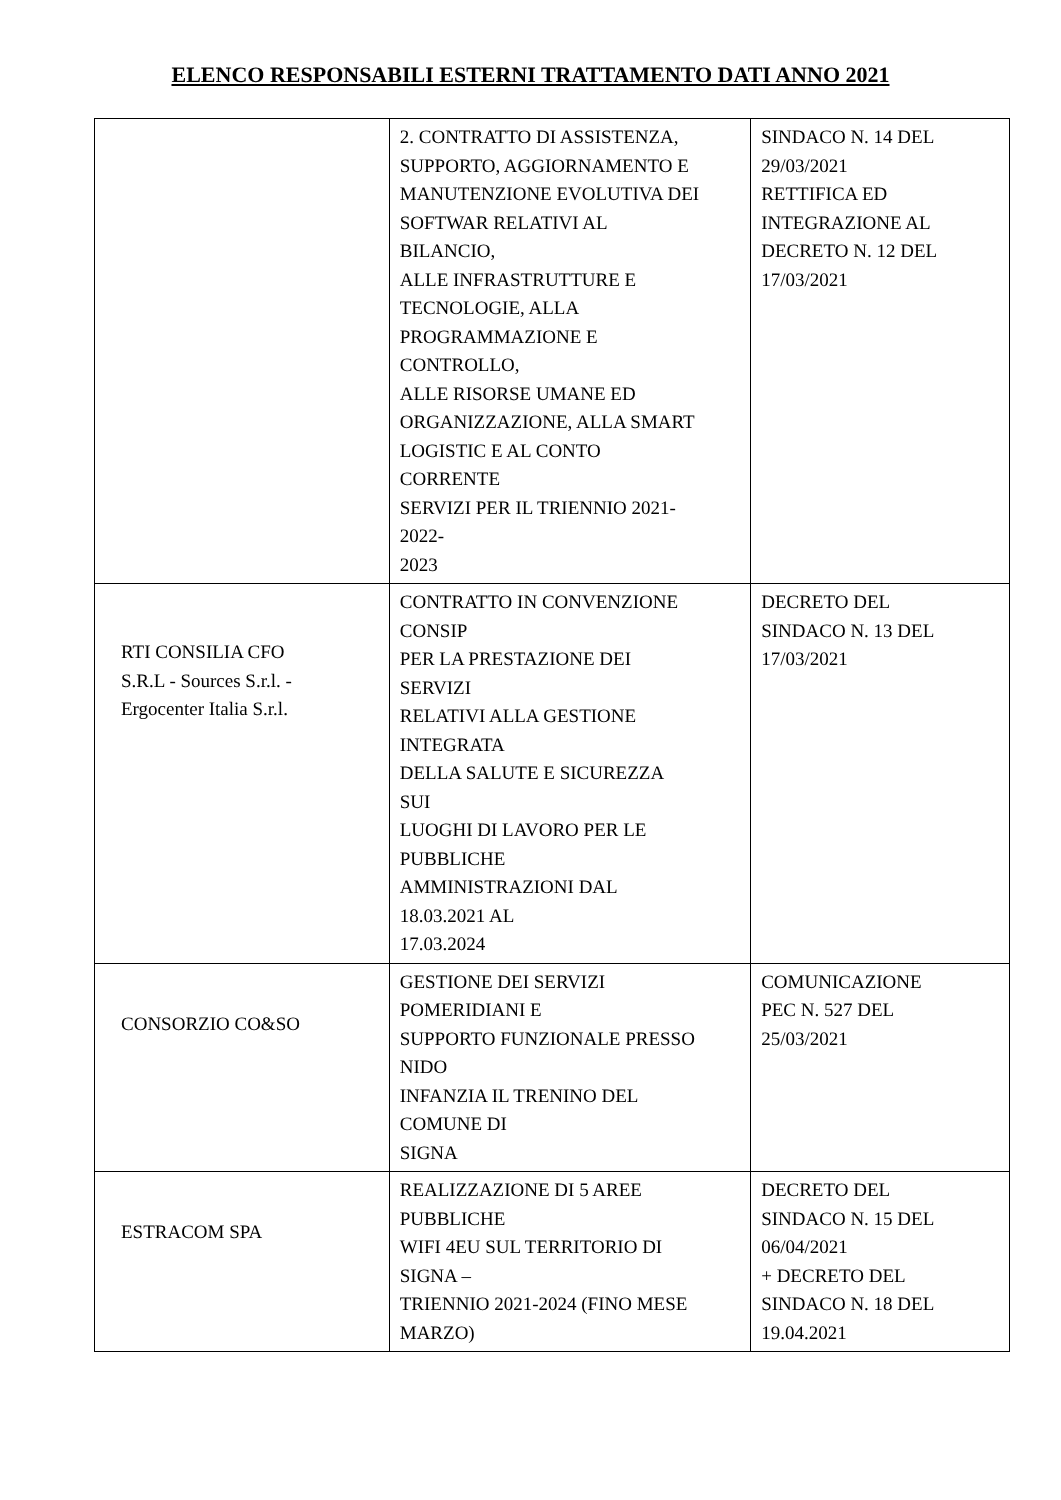ELENCO RESPONSABILI ESTERNI TRATTAMENTO DATI ANNO 2021
| | 2. CONTRATTO DI ASSISTENZA, SUPPORTO, AGGIORNAMENTO E MANUTENZIONE EVOLUTIVA DEI SOFTWAR RELATIVI AL BILANCIO, ALLE INFRASTRUTTURE E TECNOLOGIE, ALLA PROGRAMMAZIONE E CONTROLLO, ALLE RISORSE UMANE ED ORGANIZZAZIONE, ALLA SMART LOGISTIC E AL CONTO CORRENTE SERVIZI PER IL TRIENNIO 2021- 2022- 2023 | SINDACO N. 14 DEL 29/03/2021 RETTIFICA ED INTEGRAZIONE AL DECRETO N. 12 DEL 17/03/2021 |
| RTI CONSILIA CFO S.R.L - Sources S.r.l. - Ergocenter Italia S.r.l. | CONTRATTO IN CONVENZIONE CONSIP PER LA PRESTAZIONE DEI SERVIZI RELATIVI ALLA GESTIONE INTEGRATA DELLA SALUTE E SICUREZZA SUI LUOGHI DI LAVORO PER LE PUBBLICHE AMMINISTRAZIONI DAL 18.03.2021 AL 17.03.2024 | DECRETO DEL SINDACO N. 13 DEL 17/03/2021 |
| CONSORZIO CO&SO | GESTIONE DEI SERVIZI POMERIDIANI E SUPPORTO FUNZIONALE PRESSO NIDO INFANZIA IL TRENINO DEL COMUNE DI SIGNA | COMUNICAZIONE PEC N. 527 DEL 25/03/2021 |
| ESTRACOM SPA | REALIZZAZIONE DI 5 AREE PUBBLICHE WIFI 4EU SUL TERRITORIO DI SIGNA – TRIENNIO 2021-2024 (FINO MESE MARZO) | DECRETO DEL SINDACO N. 15 DEL 06/04/2021 + DECRETO DEL SINDACO N. 18 DEL 19.04.2021 |